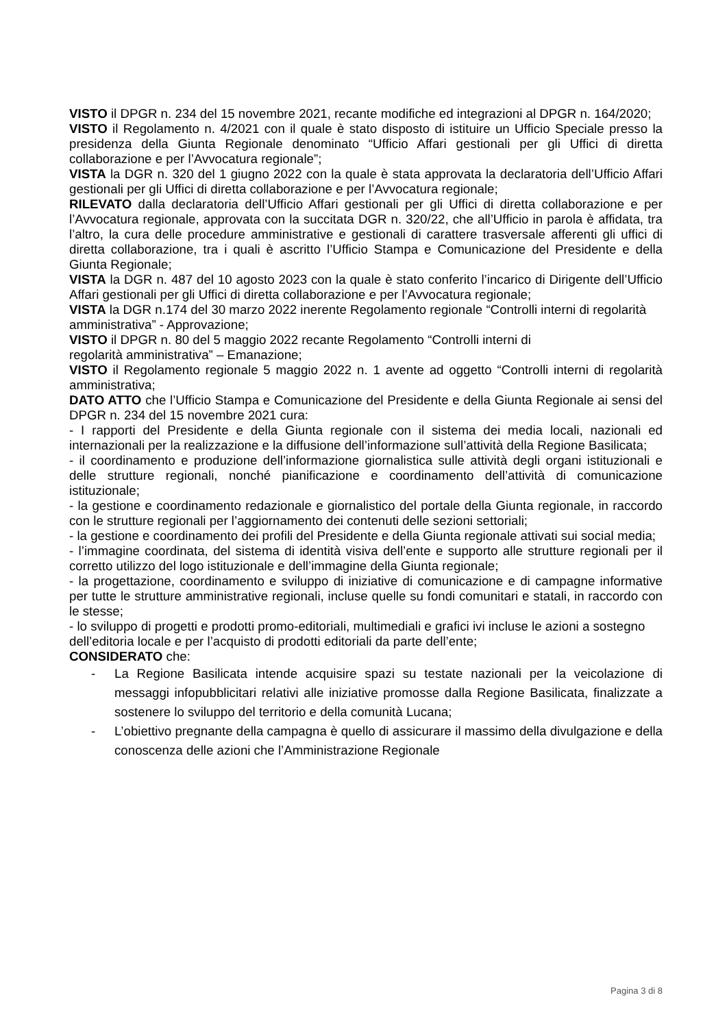VISTO il DPGR n. 234 del 15 novembre 2021, recante modifiche ed integrazioni al DPGR n. 164/2020;
VISTO il Regolamento n. 4/2021 con il quale è stato disposto di istituire un Ufficio Speciale presso la presidenza della Giunta Regionale denominato “Ufficio Affari gestionali per gli Uffici di diretta collaborazione e per l’Avvocatura regionale”;
VISTA la DGR n. 320 del 1 giugno 2022 con la quale è stata approvata la declaratoria dell’Ufficio Affari gestionali per gli Uffici di diretta collaborazione e per l’Avvocatura regionale;
RILEVATO dalla declaratoria dell’Ufficio Affari gestionali per gli Uffici di diretta collaborazione e per l’Avvocatura regionale, approvata con la succitata DGR n. 320/22, che all’Ufficio in parola è affidata, tra l’altro, la cura delle procedure amministrative e gestionali di carattere trasversale afferenti gli uffici di diretta collaborazione, tra i quali è ascritto l’Ufficio Stampa e Comunicazione del Presidente e della Giunta Regionale;
VISTA la DGR n. 487 del 10 agosto 2023 con la quale è stato conferito l’incarico di Dirigente dell’Ufficio Affari gestionali per gli Uffici di diretta collaborazione e per l’Avvocatura regionale;
VISTA la DGR n.174 del 30 marzo 2022 inerente Regolamento regionale “Controlli interni di regolarità amministrativa” - Approvazione;
VISTO il DPGR n. 80 del 5 maggio 2022 recante Regolamento “Controlli interni di
regolarità amministrativa” – Emanazione;
VISTO il Regolamento regionale 5 maggio 2022 n. 1 avente ad oggetto “Controlli interni di regolarità amministrativa;
DATO ATTO che l’Ufficio Stampa e Comunicazione del Presidente e della Giunta Regionale ai sensi del DPGR n. 234 del 15 novembre 2021 cura:
- I rapporti del Presidente e della Giunta regionale con il sistema dei media locali, nazionali ed internazionali per la realizzazione e la diffusione dell’informazione sull’attività della Regione Basilicata;
- il coordinamento e produzione dell’informazione giornalistica sulle attività degli organi istituzionali e delle strutture regionali, nonché pianificazione e coordinamento dell’attività di comunicazione istituzionale;
- la gestione e coordinamento redazionale e giornalistico del portale della Giunta regionale, in raccordo con le strutture regionali per l’aggiornamento dei contenuti delle sezioni settoriali;
- la gestione e coordinamento dei profili del Presidente e della Giunta regionale attivati sui social media;
- l’immagine coordinata, del sistema di identità visiva dell’ente e supporto alle strutture regionali per il corretto utilizzo del logo istituzionale e dell’immagine della Giunta regionale;
- la progettazione, coordinamento e sviluppo di iniziative di comunicazione e di campagne informative per tutte le strutture amministrative regionali, incluse quelle su fondi comunitari e statali, in raccordo con le stesse;
- lo sviluppo di progetti e prodotti promo-editoriali, multimediali e grafici ivi incluse le azioni a sostegno dell’editoria locale e per l’acquisto di prodotti editoriali da parte dell’ente;
CONSIDERATO che:
- La Regione Basilicata intende acquisire spazi su testate nazionali per la veicolazione di messaggi infopubblicitari relativi alle iniziative promosse dalla Regione Basilicata, finalizzate a sostenere lo sviluppo del territorio e della comunità Lucana;
- L’obiettivo pregnante della campagna è quello di assicurare il massimo della divulgazione e della conoscenza delle azioni che l’Amministrazione Regionale
Pagina 3 di 8